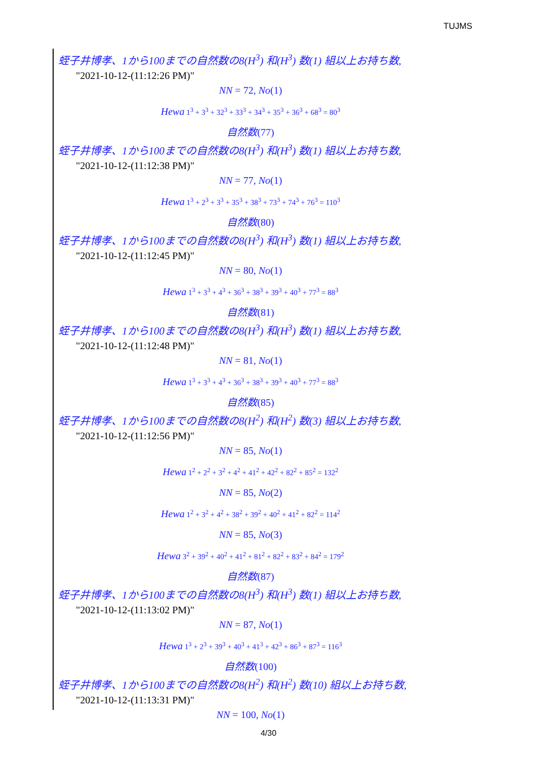TUJMS
蛭子井博孝、1から100までの自然数の8(H<sup>3</sup>) 和(H<sup>3</sup>) 数(1) 組以上お持ち数,
"2021-10-12-(11:12:26 PM)"
NN = 72, No(1)
Hewa 1<sup>3</sup> + 3<sup>3</sup> + 32<sup>3</sup> + 33<sup>3</sup> + 34<sup>3</sup> + 35<sup>3</sup> + 36<sup>3</sup> + 68<sup>3</sup> = 80<sup>3</sup>
自然数(77)
蛭子井博孝、1から100までの自然数の8(H<sup>3</sup>) 和(H<sup>3</sup>) 数(1) 組以上お持ち数,
"2021-10-12-(11:12:38 PM)"
NN = 77, No(1)
Hewa 1<sup>3</sup> + 2<sup>3</sup> + 3<sup>3</sup> + 35<sup>3</sup> + 38<sup>3</sup> + 73<sup>3</sup> + 74<sup>3</sup> + 76<sup>3</sup> = 110<sup>3</sup>
自然数(80)
蛭子井博孝、1から100までの自然数の8(H<sup>3</sup>) 和(H<sup>3</sup>) 数(1) 組以上お持ち数,
"2021-10-12-(11:12:45 PM)"
NN = 80, No(1)
Hewa 1<sup>3</sup> + 3<sup>3</sup> + 4<sup>3</sup> + 36<sup>3</sup> + 38<sup>3</sup> + 39<sup>3</sup> + 40<sup>3</sup> + 77<sup>3</sup> = 88<sup>3</sup>
自然数(81)
蛭子井博孝、1から100までの自然数の8(H<sup>3</sup>) 和(H<sup>3</sup>) 数(1) 組以上お持ち数,
"2021-10-12-(11:12:48 PM)"
NN = 81, No(1)
Hewa 1<sup>3</sup> + 3<sup>3</sup> + 4<sup>3</sup> + 36<sup>3</sup> + 38<sup>3</sup> + 39<sup>3</sup> + 40<sup>3</sup> + 77<sup>3</sup> = 88<sup>3</sup>
自然数(85)
蛭子井博孝、1から100までの自然数の8(H<sup>2</sup>) 和(H<sup>2</sup>) 数(3) 組以上お持ち数,
"2021-10-12-(11:12:56 PM)"
NN = 85, No(1)
Hewa 1<sup>2</sup> + 2<sup>2</sup> + 3<sup>2</sup> + 4<sup>2</sup> + 41<sup>2</sup> + 42<sup>2</sup> + 82<sup>2</sup> + 85<sup>2</sup> = 132<sup>2</sup>
NN = 85, No(2)
Hewa 1<sup>2</sup> + 3<sup>2</sup> + 4<sup>2</sup> + 38<sup>2</sup> + 39<sup>2</sup> + 40<sup>2</sup> + 41<sup>2</sup> + 82<sup>2</sup> = 114<sup>2</sup>
NN = 85, No(3)
Hewa 3<sup>2</sup> + 39<sup>2</sup> + 40<sup>2</sup> + 41<sup>2</sup> + 81<sup>2</sup> + 82<sup>2</sup> + 83<sup>2</sup> + 84<sup>2</sup> = 179<sup>2</sup>
自然数(87)
蛭子井博孝、1から100までの自然数の8(H<sup>3</sup>) 和(H<sup>3</sup>) 数(1) 組以上お持ち数,
"2021-10-12-(11:13:02 PM)"
NN = 87, No(1)
Hewa 1<sup>3</sup> + 2<sup>3</sup> + 39<sup>3</sup> + 40<sup>3</sup> + 41<sup>3</sup> + 42<sup>3</sup> + 86<sup>3</sup> + 87<sup>3</sup> = 116<sup>3</sup>
自然数(100)
蛭子井博孝、1から100までの自然数の8(H<sup>2</sup>) 和(H<sup>2</sup>) 数(10) 組以上お持ち数,
"2021-10-12-(11:13:31 PM)"
NN = 100, No(1)
4/30